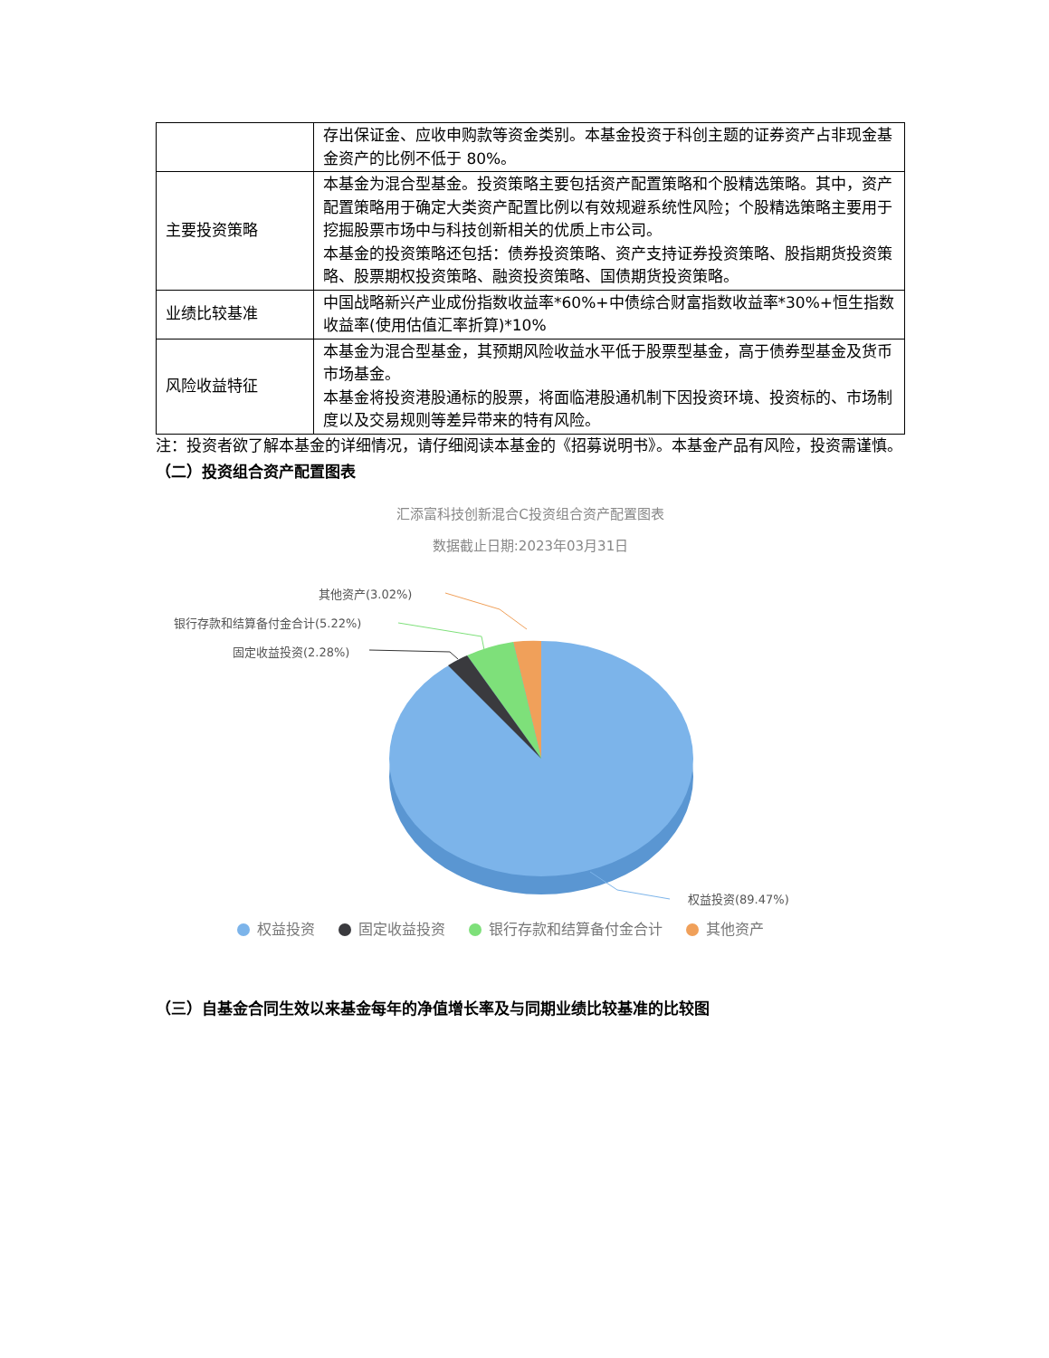| | 存出保证金、应收申购款等资金类别。本基金投资于科创主题的证券资产占非现金基金资产的比例不低于 80%。 |
| 主要投资策略 | 本基金为混合型基金。投资策略主要包括资产配置策略和个股精选策略。其中，资产配置策略用于确定大类资产配置比例以有效规避系统性风险；个股精选策略主要用于挖掘股票市场中与科技创新相关的优质上市公司。 本基金的投资策略还包括：债券投资策略、资产支持证券投资策略、股指期货投资策略、股票期权投资策略、融资投资策略、国债期货投资策略。 |
| 业绩比较基准 | 中国战略新兴产业成份指数收益率*60%+中债综合财富指数收益率*30%+恒生指数收益率(使用估值汇率折算)*10% |
| 风险收益特征 | 本基金为混合型基金，其预期风险收益水平低于股票型基金，高于债券型基金及货币市场基金。 本基金将投资港股通标的股票，将面临港股通机制下因投资环境、投资标的、市场制度以及交易规则等差异带来的特有风险。 |
注：投资者欲了解本基金的详细情况，请仔细阅读本基金的《招募说明书》。本基金产品有风险，投资需谨慎。
（二）投资组合资产配置图表
汇添富科技创新混合C投资组合资产配置图表
数据截止日期:2023年03月31日
其他资产(3.02%)
银行存款和结算备付金合计(5.22%)
固定收益投资(2.28%)
权益投资(89.47%)
权益投资 固定收益投资 银行存款和结算备付金合计 其他资产
（三）自基金合同生效以来基金每年的净值增长率及与同期业绩比较基准的比较图